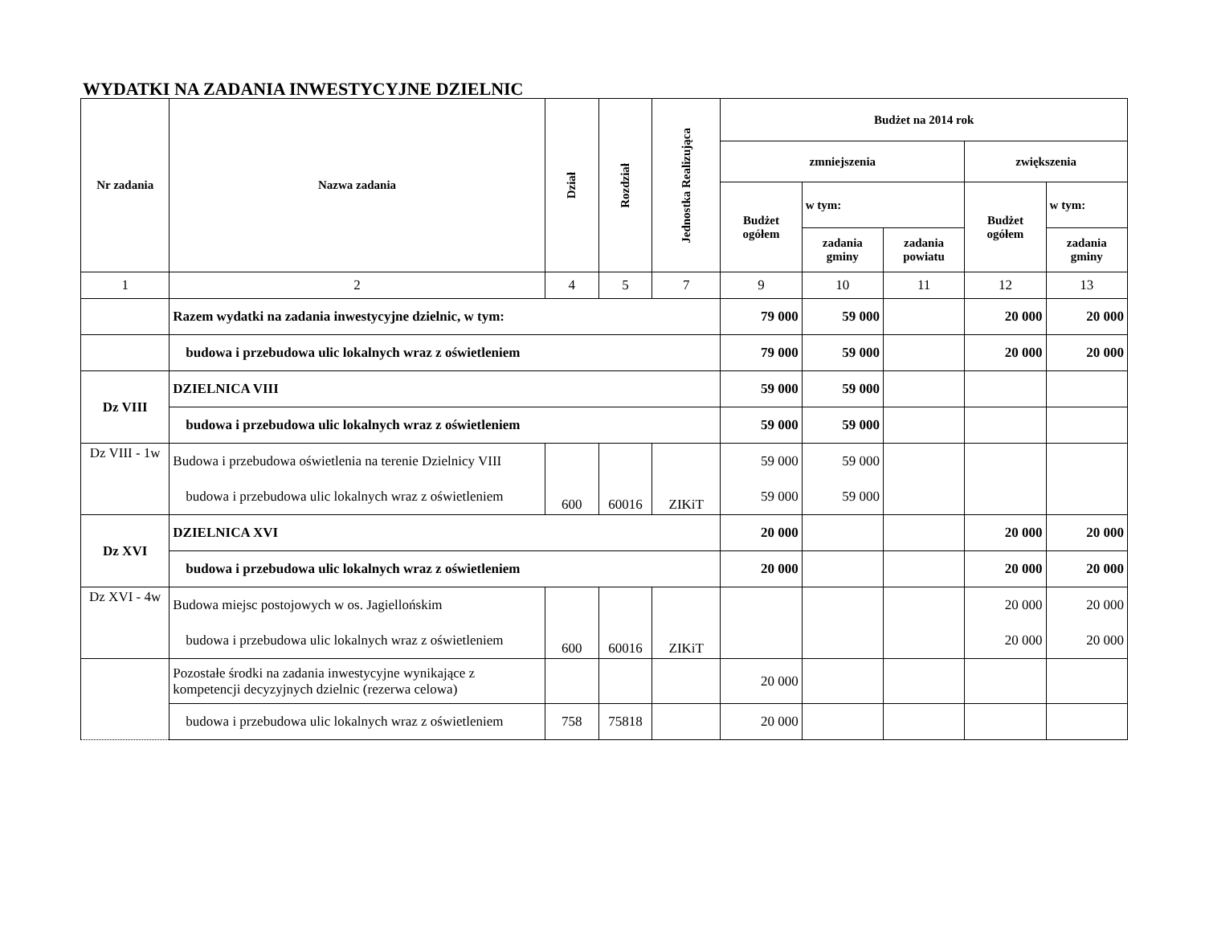WYDATKI NA ZADANIA INWESTYCYJNE DZIELNIC
| Nr zadania | Nazwa zadania | Dział | Rozdział | Jednostka Realizująca | Budżet na 2014 rok | | | | |
| --- | --- | --- | --- | --- | --- | --- | --- | --- | --- |
| | | | | | zmniejszenia | | | zwiększenia | |
| | | | | | Budżet ogółem | w tym: | | Budżet ogółem | w tym: |
| | | | | | | zadania gminy | zadania powiatu | | zadania gminy |
| 1 | 2 | 4 | 5 | 7 | 9 | 10 | 11 | 12 | 13 |
| | Razem wydatki na zadania inwestycyjne dzielnic, w tym: | | | | 79 000 | 59 000 | | 20 000 | 20 000 |
| | budowa i przebudowa ulic lokalnych wraz z oświetleniem | | | | 79 000 | 59 000 | | 20 000 | 20 000 |
| Dz VIII | DZIELNICA VIII | | | | 59 000 | 59 000 | | | |
| | budowa i przebudowa ulic lokalnych wraz z oświetleniem | | | | 59 000 | 59 000 | | | |
| Dz VIII - 1w | Budowa i przebudowa oświetlenia na terenie Dzielnicy VIII | 600 | 60016 | ZIKiT | 59 000 | 59 000 | | | |
| | budowa i przebudowa ulic lokalnych wraz z oświetleniem | | | | 59 000 | 59 000 | | | |
| Dz XVI | DZIELNICA XVI | | | | 20 000 | | | 20 000 | 20 000 |
| | budowa i przebudowa ulic lokalnych wraz z oświetleniem | | | | 20 000 | | | 20 000 | 20 000 |
| Dz XVI - 4w | Budowa miejsc postojowych w os. Jagiellońskim | 600 | 60016 | ZIKiT | | | | 20 000 | 20 000 |
| | budowa i przebudowa ulic lokalnych wraz z oświetleniem | | | | | | | 20 000 | 20 000 |
| | Pozostałe środki na zadania inwestycyjne wynikające z kompetencji decyzyjnych dzielnic (rezerwa celowa) | | | | 20 000 | | | | |
| | budowa i przebudowa ulic lokalnych wraz z oświetleniem | 758 | 75818 | | 20 000 | | | | |